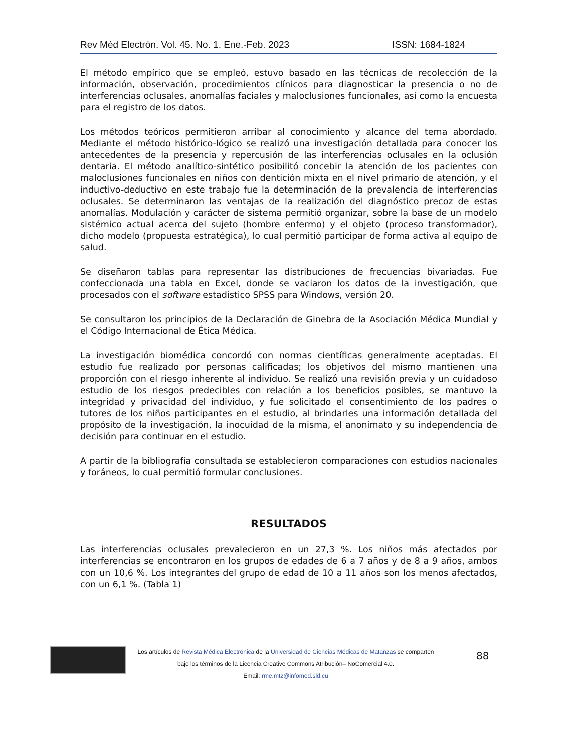Rev Méd Electrón. Vol. 45. No. 1. Ene.-Feb. 2023 ISSN: 1684-1824
El método empírico que se empleó, estuvo basado en las técnicas de recolección de la información, observación, procedimientos clínicos para diagnosticar la presencia o no de interferencias oclusales, anomalías faciales y maloclusiones funcionales, así como la encuesta para el registro de los datos.
Los métodos teóricos permitieron arribar al conocimiento y alcance del tema abordado. Mediante el método histórico-lógico se realizó una investigación detallada para conocer los antecedentes de la presencia y repercusión de las interferencias oclusales en la oclusión dentaria. El método analítico-sintético posibilitó concebir la atención de los pacientes con maloclusiones funcionales en niños con dentición mixta en el nivel primario de atención, y el inductivo-deductivo en este trabajo fue la determinación de la prevalencia de interferencias oclusales. Se determinaron las ventajas de la realización del diagnóstico precoz de estas anomalías. Modulación y carácter de sistema permitió organizar, sobre la base de un modelo sistémico actual acerca del sujeto (hombre enfermo) y el objeto (proceso transformador), dicho modelo (propuesta estratégica), lo cual permitió participar de forma activa al equipo de salud.
Se diseñaron tablas para representar las distribuciones de frecuencias bivariadas. Fue confeccionada una tabla en Excel, donde se vaciaron los datos de la investigación, que procesados con el software estadístico SPSS para Windows, versión 20.
Se consultaron los principios de la Declaración de Ginebra de la Asociación Médica Mundial y el Código Internacional de Ética Médica.
La investigación biomédica concordó con normas científicas generalmente aceptadas. El estudio fue realizado por personas calificadas; los objetivos del mismo mantienen una proporción con el riesgo inherente al individuo. Se realizó una revisión previa y un cuidadoso estudio de los riesgos predecibles con relación a los beneficios posibles, se mantuvo la integridad y privacidad del individuo, y fue solicitado el consentimiento de los padres o tutores de los niños participantes en el estudio, al brindarles una información detallada del propósito de la investigación, la inocuidad de la misma, el anonimato y su independencia de decisión para continuar en el estudio.
A partir de la bibliografía consultada se establecieron comparaciones con estudios nacionales y foráneos, lo cual permitió formular conclusiones.
RESULTADOS
Las interferencias oclusales prevalecieron en un 27,3 %. Los niños más afectados por interferencias se encontraron en los grupos de edades de 6 a 7 años y de 8 a 9 años, ambos con un 10,6 %. Los integrantes del grupo de edad de 10 a 11 años son los menos afectados, con un 6,1 %. (Tabla 1)
Los artículos de Revista Médica Electrónica de la Universidad de Ciencias Médicas de Matanzas se comparten
bajo los términos de la Licencia Creative Commons Atribución– NoComercial 4.0.
Email: rme.mtz@infomed.sld.cu
88